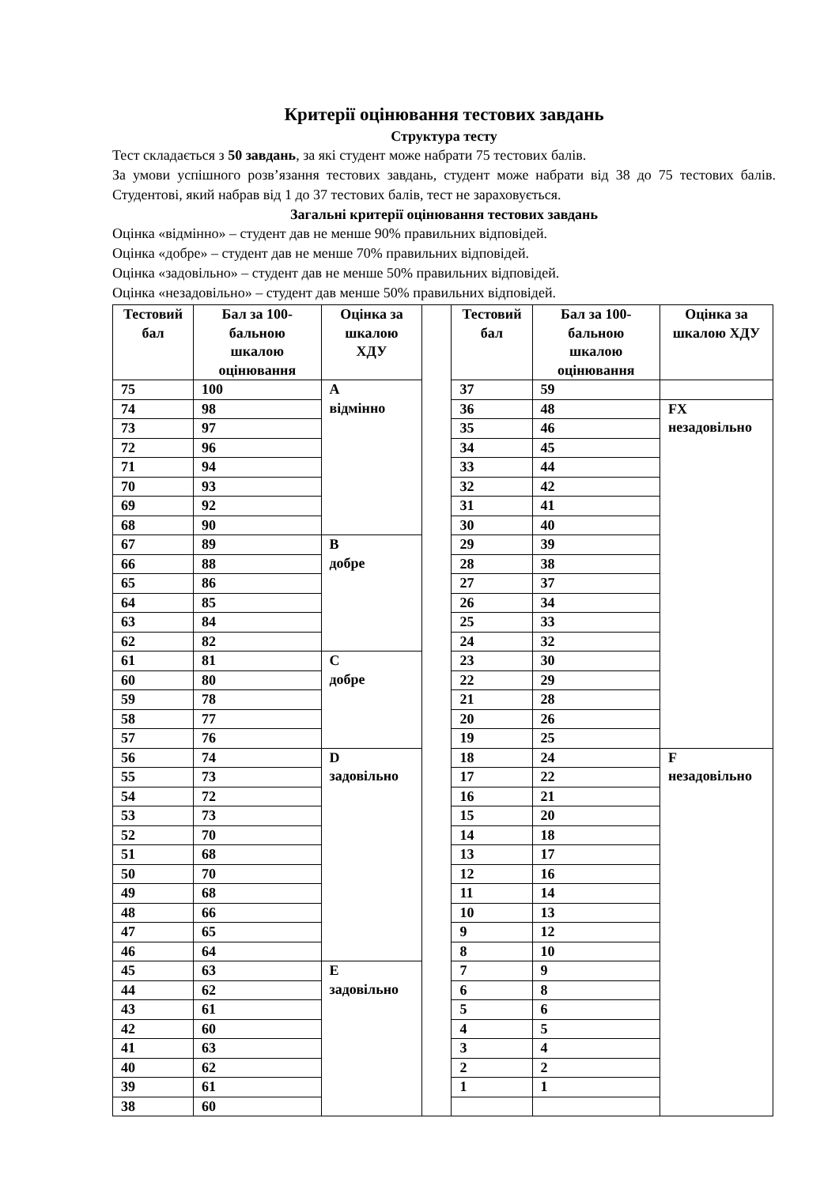Критерії оцінювання тестових завдань
Структура тесту
Тест складається з 50 завдань, за які студент може набрати 75 тестових балів.
За умови успішного розв’язання тестових завдань, студент може набрати від 38 до 75 тестових балів. Студентові, який набрав від 1 до 37 тестових балів, тест не зараховується.
Загальні критерії оцінювання тестових завдань
Оцінка «відмінно» – студент дав не менше 90% правильних відповідей.
Оцінка «добре» – студент дав не менше 70% правильних відповідей.
Оцінка «задовільно» – студент дав не менше 50% правильних відповідей.
Оцінка «незадовільно» – студент дав менше 50% правильних відповідей.
| Тестовий бал | Бал за 100-бальною шкалою оцінювання | Оцінка за шкалою ХДУ | | Тестовий бал | Бал за 100-бальною шкалою оцінювання | Оцінка за шкалою ХДУ |
| 75 | 100 | A відмінно | | 37 | 59 | |
| 74 | 98 | | | 36 | 48 | FX незадовільно |
| 73 | 97 | | | 35 | 46 | |
| 72 | 96 | | | 34 | 45 | |
| 71 | 94 | | | 33 | 44 | |
| 70 | 93 | | | 32 | 42 | |
| 69 | 92 | | | 31 | 41 | |
| 68 | 90 | | | 30 | 40 | |
| 67 | 89 | B добре | | 29 | 39 | |
| 66 | 88 | | | 28 | 38 | |
| 65 | 86 | | | 27 | 37 | |
| 64 | 85 | | | 26 | 34 | |
| 63 | 84 | | | 25 | 33 | |
| 62 | 82 | | | 24 | 32 | |
| 61 | 81 | C добре | | 23 | 30 | |
| 60 | 80 | | | 22 | 29 | |
| 59 | 78 | | | 21 | 28 | |
| 58 | 77 | | | 20 | 26 | |
| 57 | 76 | | | 19 | 25 | |
| 56 | 74 | D задовільно | | 18 | 24 | F незадовільно |
| 55 | 73 | | | 17 | 22 | |
| 54 | 72 | | | 16 | 21 | |
| 53 | 73 | | | 15 | 20 | |
| 52 | 70 | | | 14 | 18 | |
| 51 | 68 | | | 13 | 17 | |
| 50 | 70 | | | 12 | 16 | |
| 49 | 68 | | | 11 | 14 | |
| 48 | 66 | | | 10 | 13 | |
| 47 | 65 | | | 9 | 12 | |
| 46 | 64 | | | 8 | 10 | |
| 45 | 63 | E задовільно | | 7 | 9 | |
| 44 | 62 | | | 6 | 8 | |
| 43 | 61 | | | 5 | 6 | |
| 42 | 60 | | | 4 | 5 | |
| 41 | 63 | | | 3 | 4 | |
| 40 | 62 | | | 2 | 2 | |
| 39 | 61 | | | 1 | 1 | |
| 38 | 60 | | | | | |